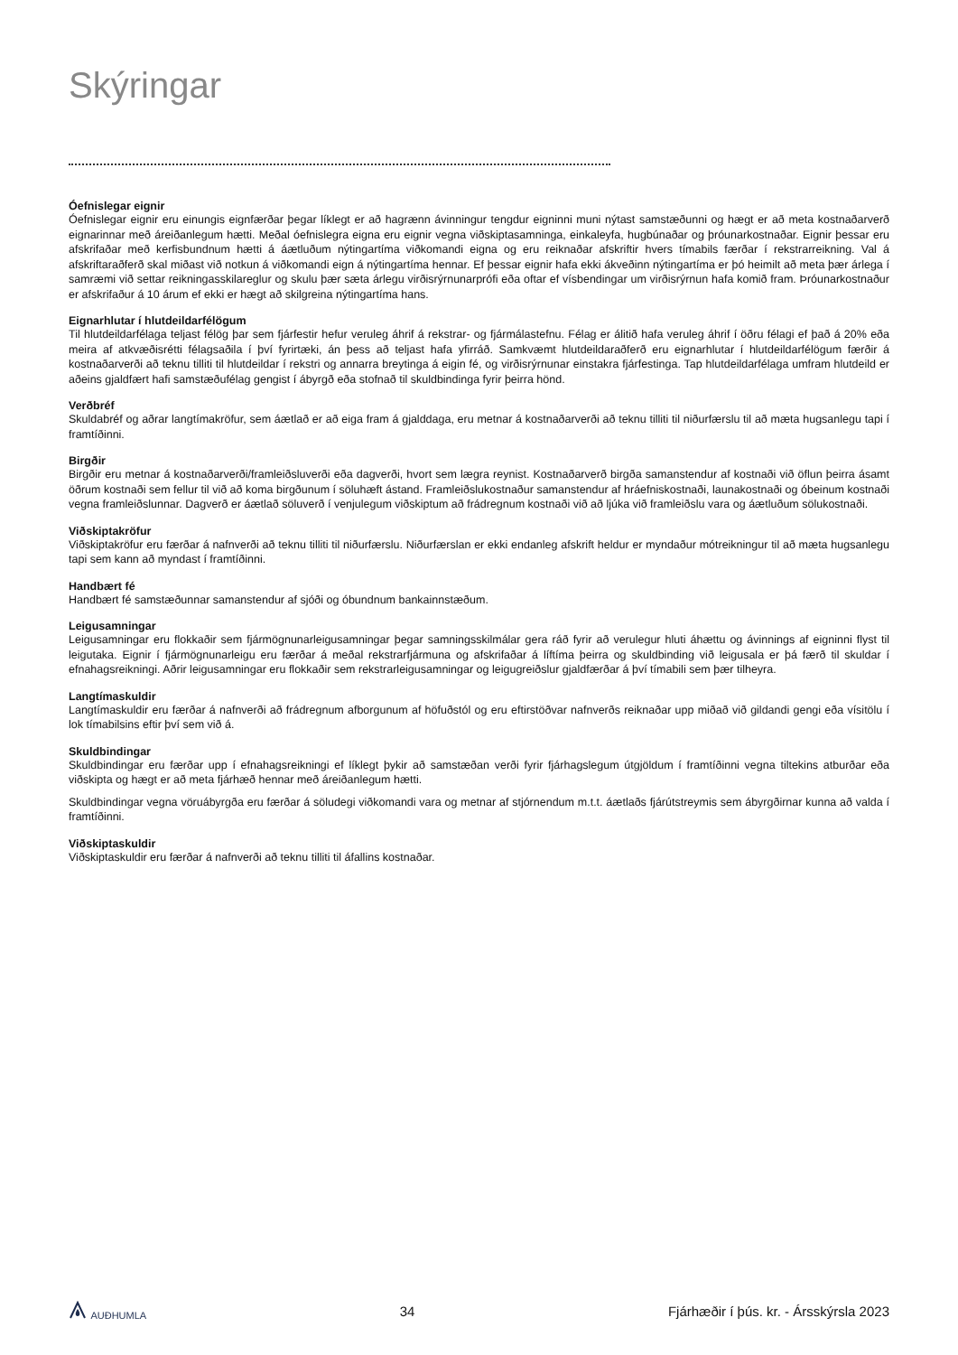Skýringar
Óefnislegar eignir
Óefnislegar eignir eru einungis eignfærðar þegar líklegt er að hagrænn ávinningur tengdur eigninni muni nýtast samstæðunni og hægt er að meta kostnaðarverð eignarinnar með áreiðanlegum hætti. Meðal óefnislegra eigna eru eignir vegna viðskiptasamninga, einkaleyfa, hugbúnaðar og þróunarkostnaðar. Eignir þessar eru afskrifaðar með kerfisbundnum hætti á áætluðum nýtingartíma viðkomandi eigna og eru reiknaðar afskriftir hvers tímabils færðar í rekstrarreikning. Val á afskriftaraðferð skal miðast við notkun á viðkomandi eign á nýtingartíma hennar. Ef þessar eignir hafa ekki ákveðinn nýtingartíma er þó heimilt að meta þær árlega í samræmi við settar reikningasskilareglur og skulu þær sæta árlegu virðisrýrnunarprófi eða oftar ef vísbendingar um virðisrýrnun hafa komið fram. Þróunarkostnaður er afskrifaður á 10 árum ef ekki er hægt að skilgreina nýtingartíma hans.
Eignarhlutar í hlutdeildarfélögum
Til hlutdeildarfélaga teljast félög þar sem fjárfestir hefur veruleg áhrif á rekstrar- og fjármálastefnu. Félag er álitið hafa veruleg áhrif í öðru félagi ef það á 20% eða meira af atkvæðisrétti félagsaðila í því fyrirtæki, án þess að teljast hafa yfirráð. Samkvæmt hlutdeildaraðferð eru eignarhlutar í hlutdeildarfélögum færðir á kostnaðarverði að teknu tilliti til hlutdeildar í rekstri og annarra breytinga á eigin fé, og virðisrýrnunar einstakra fjárfestinga. Tap hlutdeildarfélaga umfram hlutdeild er aðeins gjaldfært hafi samstæðufélag gengist í ábyrgð eða stofnað til skuldbindinga fyrir þeirra hönd.
Verðbréf
Skuldabréf og aðrar langtímakröfur, sem áætlað er að eiga fram á gjalddaga, eru metnar á kostnaðarverði að teknu tilliti til niðurfærslu til að mæta hugsanlegu tapi í framtíðinni.
Birgðir
Birgðir eru metnar á kostnaðarverði/framleiðsluverði eða dagverði, hvort sem lægra reynist. Kostnaðarverð birgða samanstendur af kostnaði við öflun þeirra ásamt öðrum kostnaði sem fellur til við að koma birgðunum í söluhæft ástand. Framleiðslukostnaður samanstendur af hráefniskostnaði, launakostnaði og óbeinum kostnaði vegna framleiðslunnar. Dagverð er áætlað söluverð í venjulegum viðskiptum að frádregnum kostnaði við að ljúka við framleiðslu vara og áætluðum sölukostnaði.
Viðskiptakröfur
Viðskiptakröfur eru færðar á nafnverði að teknu tilliti til niðurfærslu. Niðurfærslan er ekki endanleg afskrift heldur er myndaður mótreikningur til að mæta hugsanlegu tapi sem kann að myndast í framtíðinni.
Handbært fé
Handbært fé samstæðunnar samanstendur af sjóði og óbundnum bankainnstæðum.
Leigusamningar
Leigusamningar eru flokkaðir sem fjármögnunarleigusamningar þegar samningsskilmálar gera ráð fyrir að verulegur hluti áhættu og ávinnings af eigninni flyst til leigutaka. Eignir í fjármögnunarleigu eru færðar á meðal rekstrarfjármuna og afskrifaðar á líftíma þeirra og skuldbinding við leigusala er þá færð til skuldar í efnahagsreikningi. Aðrir leigusamningar eru flokkaðir sem rekstrarleigusamningar og leigugreiðslur gjaldfærðar á því tímabili sem þær tilheyra.
Langtímaskuldir
Langtímaskuldir eru færðar á nafnverði að frádregnum afborgunum af höfuðstól og eru eftirstöðvar nafnverðs reiknaðar upp miðað við gildandi gengi eða vísitölu í lok tímabilsins eftir því sem við á.
Skuldbindingar
Skuldbindingar eru færðar upp í efnahagsreikningi ef líklegt þykir að samstæðan verði fyrir fjárhagslegum útgjöldum í framtíðinni vegna tiltekins atburðar eða viðskipta og hægt er að meta fjárhæð hennar með áreiðanlegum hætti.
Skuldbindingar vegna vöruábyrgða eru færðar á söludegi viðkomandi vara og metnar af stjórnendum m.t.t. áætlaðs fjárútstreymis sem ábyrgðirnar kunna að valda í framtíðinni.
Viðskiptaskuldir
Viðskiptaskuldir eru færðar á nafnverði að teknu tilliti til áfallins kostnaðar.
AUÐHUMLA 34 Fjárhæðir í þús. kr. - Ársskýrsla 2023